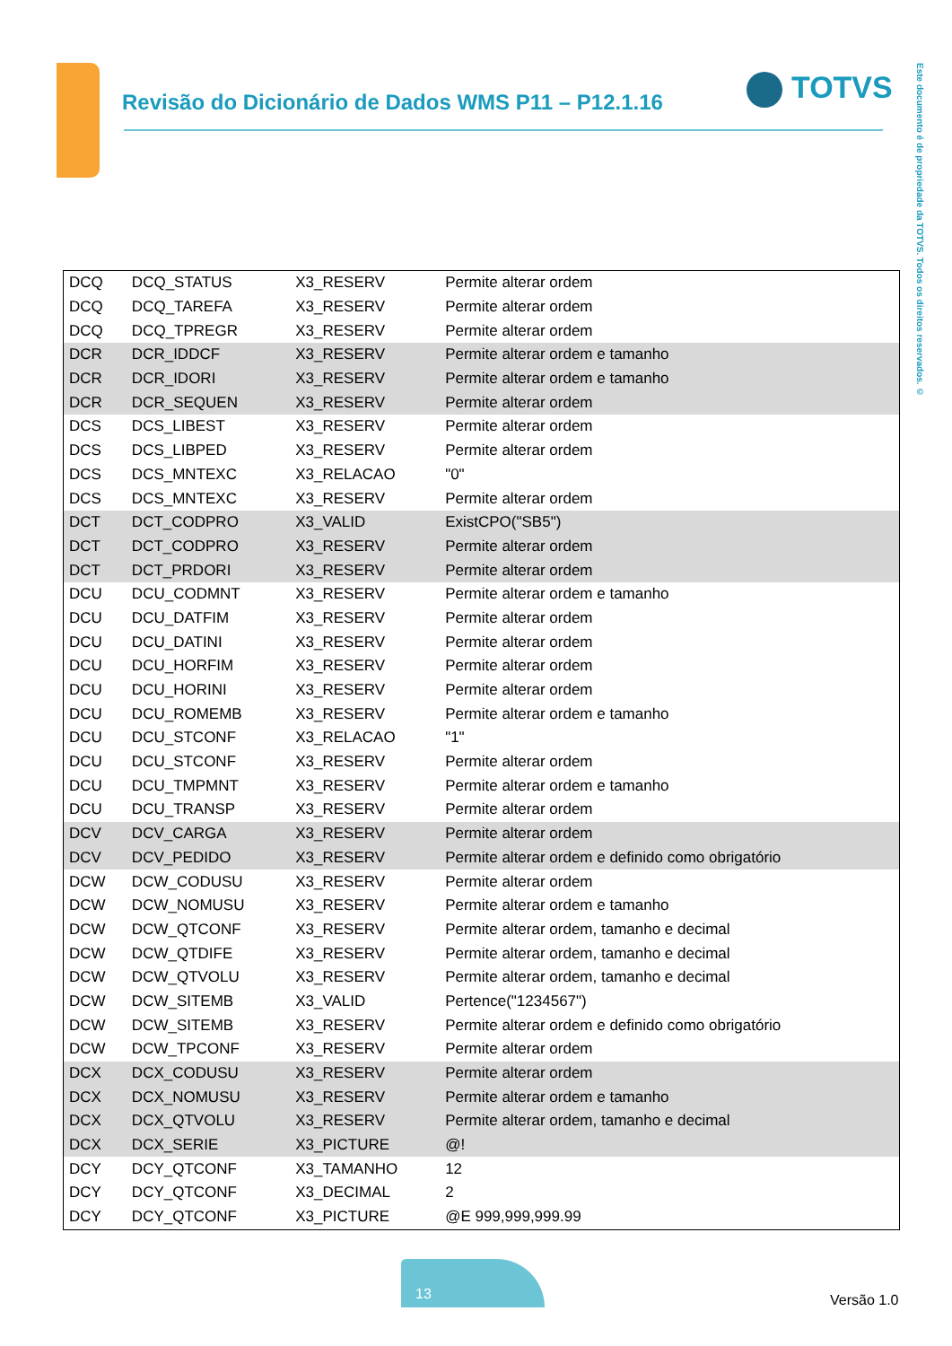Revisão do Dicionário de Dados WMS P11 – P12.1.16
TOTVS
Este documento é de propriedade da TOTVS. Todos os direitos reservados. ©
| DCQ | DCQ_STATUS | X3_RESERV | Permite alterar ordem |
| DCQ | DCQ_TAREFA | X3_RESERV | Permite alterar ordem |
| DCQ | DCQ_TPREGR | X3_RESERV | Permite alterar ordem |
| DCR | DCR_IDDCF | X3_RESERV | Permite alterar ordem e tamanho |
| DCR | DCR_IDORI | X3_RESERV | Permite alterar ordem e tamanho |
| DCR | DCR_SEQUEN | X3_RESERV | Permite alterar ordem |
| DCS | DCS_LIBEST | X3_RESERV | Permite alterar ordem |
| DCS | DCS_LIBPED | X3_RESERV | Permite alterar ordem |
| DCS | DCS_MNTEXC | X3_RELACAO | "0" |
| DCS | DCS_MNTEXC | X3_RESERV | Permite alterar ordem |
| DCT | DCT_CODPRO | X3_VALID | ExistCPO("SB5") |
| DCT | DCT_CODPRO | X3_RESERV | Permite alterar ordem |
| DCT | DCT_PRDORI | X3_RESERV | Permite alterar ordem |
| DCU | DCU_CODMNT | X3_RESERV | Permite alterar ordem e tamanho |
| DCU | DCU_DATFIM | X3_RESERV | Permite alterar ordem |
| DCU | DCU_DATINI | X3_RESERV | Permite alterar ordem |
| DCU | DCU_HORFIM | X3_RESERV | Permite alterar ordem |
| DCU | DCU_HORINI | X3_RESERV | Permite alterar ordem |
| DCU | DCU_ROMEMB | X3_RESERV | Permite alterar ordem e tamanho |
| DCU | DCU_STCONF | X3_RELACAO | "1" |
| DCU | DCU_STCONF | X3_RESERV | Permite alterar ordem |
| DCU | DCU_TMPMNT | X3_RESERV | Permite alterar ordem e tamanho |
| DCU | DCU_TRANSP | X3_RESERV | Permite alterar ordem |
| DCV | DCV_CARGA | X3_RESERV | Permite alterar ordem |
| DCV | DCV_PEDIDO | X3_RESERV | Permite alterar ordem e definido como obrigatório |
| DCW | DCW_CODUSU | X3_RESERV | Permite alterar ordem |
| DCW | DCW_NOMUSU | X3_RESERV | Permite alterar ordem e tamanho |
| DCW | DCW_QTCONF | X3_RESERV | Permite alterar ordem, tamanho e decimal |
| DCW | DCW_QTDIFE | X3_RESERV | Permite alterar ordem, tamanho e decimal |
| DCW | DCW_QTVOLU | X3_RESERV | Permite alterar ordem, tamanho e decimal |
| DCW | DCW_SITEMB | X3_VALID | Pertence("1234567") |
| DCW | DCW_SITEMB | X3_RESERV | Permite alterar ordem e definido como obrigatório |
| DCW | DCW_TPCONF | X3_RESERV | Permite alterar ordem |
| DCX | DCX_CODUSU | X3_RESERV | Permite alterar ordem |
| DCX | DCX_NOMUSU | X3_RESERV | Permite alterar ordem e tamanho |
| DCX | DCX_QTVOLU | X3_RESERV | Permite alterar ordem, tamanho e decimal |
| DCX | DCX_SERIE | X3_PICTURE | @! |
| DCY | DCY_QTCONF | X3_TAMANHO | 12 |
| DCY | DCY_QTCONF | X3_DECIMAL | 2 |
| DCY | DCY_QTCONF | X3_PICTURE | @E 999,999,999.99 |
13
Versão 1.0